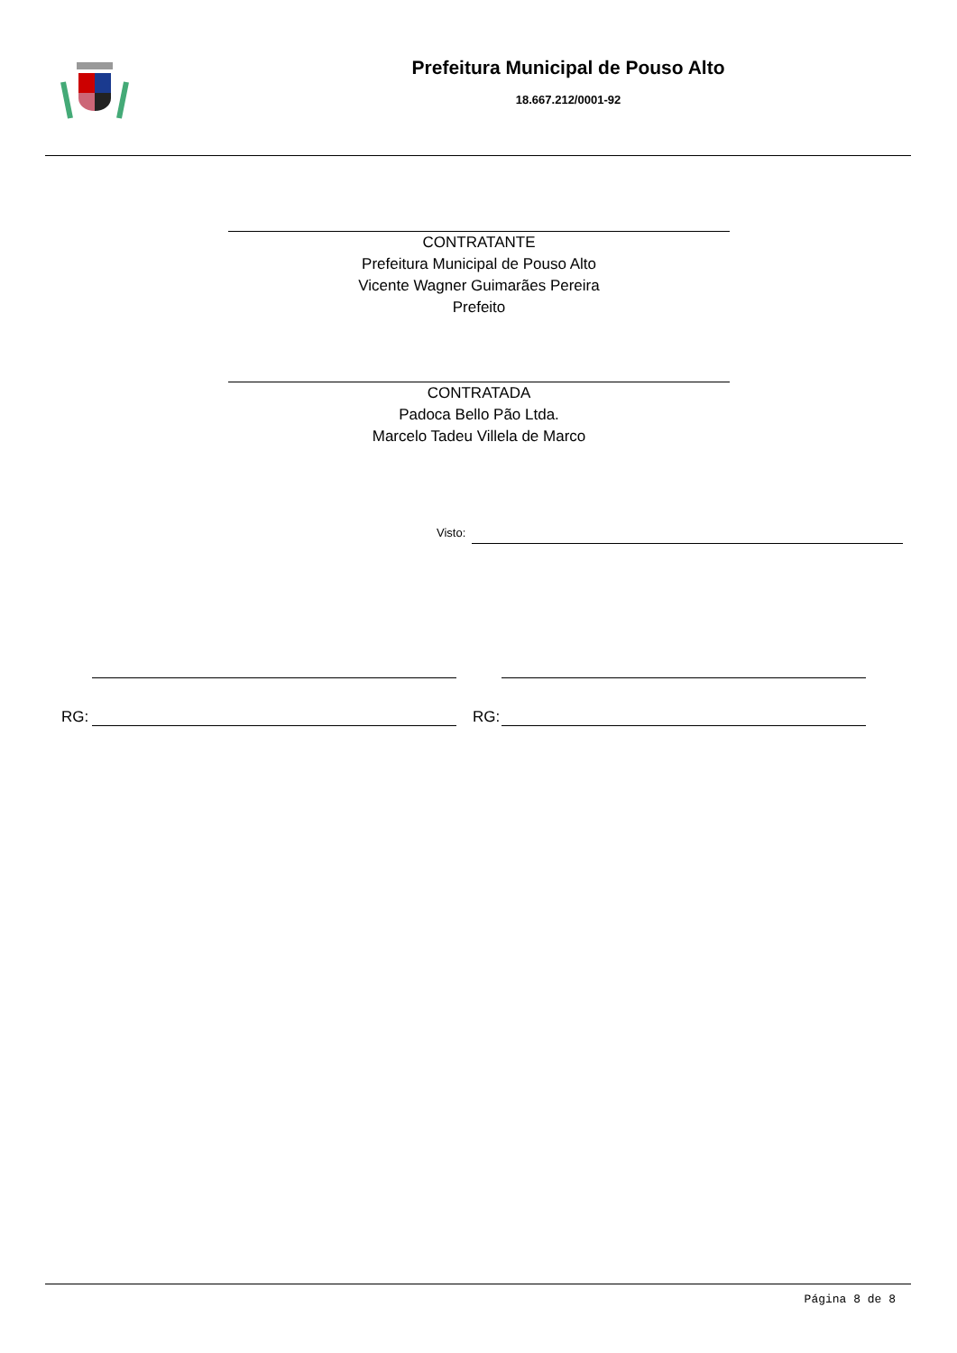Prefeitura Municipal de Pouso Alto
18.667.212/0001-92
CONTRATANTE
Prefeitura Municipal de Pouso Alto
Vicente Wagner Guimarães Pereira
Prefeito
CONTRATADA
Padoca Bello Pão Ltda.
Marcelo Tadeu Villela de Marco
Visto:
RG: RG:
Página 8 de 8